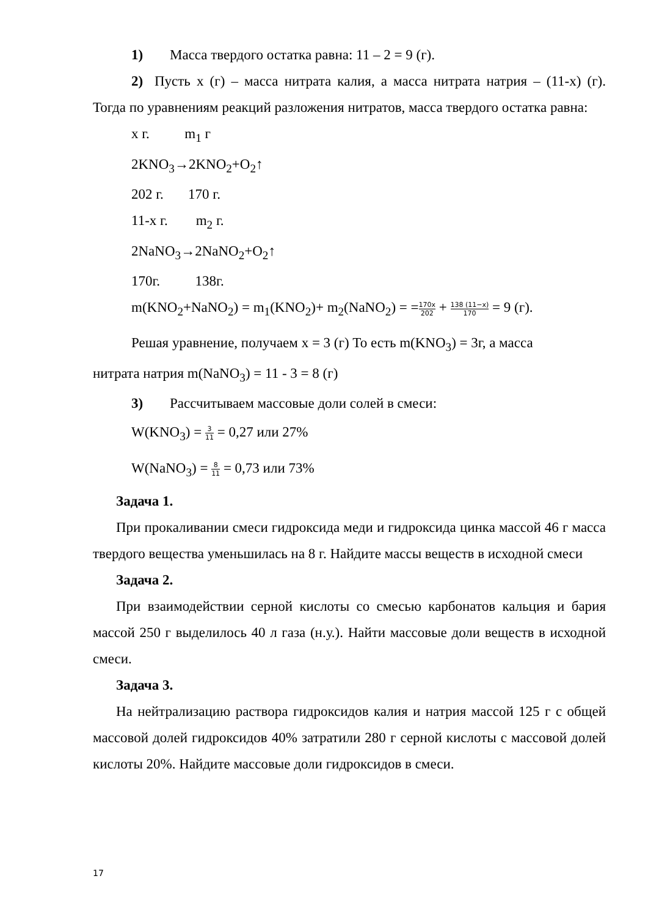1) Масса твердого остатка равна: 11 – 2 = 9 (г).
2) Пусть х (г) – масса нитрата калия, а масса нитрата натрия – (11-х) (г). Тогда по уравнениям реакций разложения нитратов, масса твердого остатка равна:
х г. m<sub>1</sub> г
2KNO<sub>3</sub>→2KNO<sub>2</sub>+O<sub>2</sub>↑
202 г. 170 г.
11-х г. m<sub>2</sub> г.
2NaNO<sub>3</sub>→2NaNO<sub>2</sub>+O<sub>2</sub>↑
170г. 138г.
m(KNO<sub>2</sub>+NaNO<sub>2</sub>) = m<sub>1</sub>(KNO<sub>2</sub>)+ m<sub>2</sub>(NaNO<sub>2</sub>) = =170x 202 + 138 (11−x) 170 = 9 (г).
Решая уравнение, получаем х = 3 (г) То есть m(KNO<sub>3</sub>) = 3г, а масса
нитрата натрия m(NaNO<sub>3</sub>) = 11 - 3 = 8 (г)
3) Рассчитываем массовые доли солей в смеси:
W(KNO<sub>3</sub>) = 3 11 = 0,27 или 27%
W(NaNO<sub>3</sub>) = 8 11 = 0,73 или 73%
Задача 1.
При прокаливании смеси гидроксида меди и гидроксида цинка массой 46 г масса твердого вещества уменьшилась на 8 г. Найдите массы веществ в исходной смеси
Задача 2.
При взаимодействии серной кислоты со смесью карбонатов кальция и бария массой 250 г выделилось 40 л газа (н.у.). Найти массовые доли веществ в исходной смеси.
Задача 3.
На нейтрализацию раствора гидроксидов калия и натрия массой 125 г с общей массовой долей гидроксидов 40% затратили 280 г серной кислоты с массовой долей кислоты 20%. Найдите массовые доли гидроксидов в смеси.
17